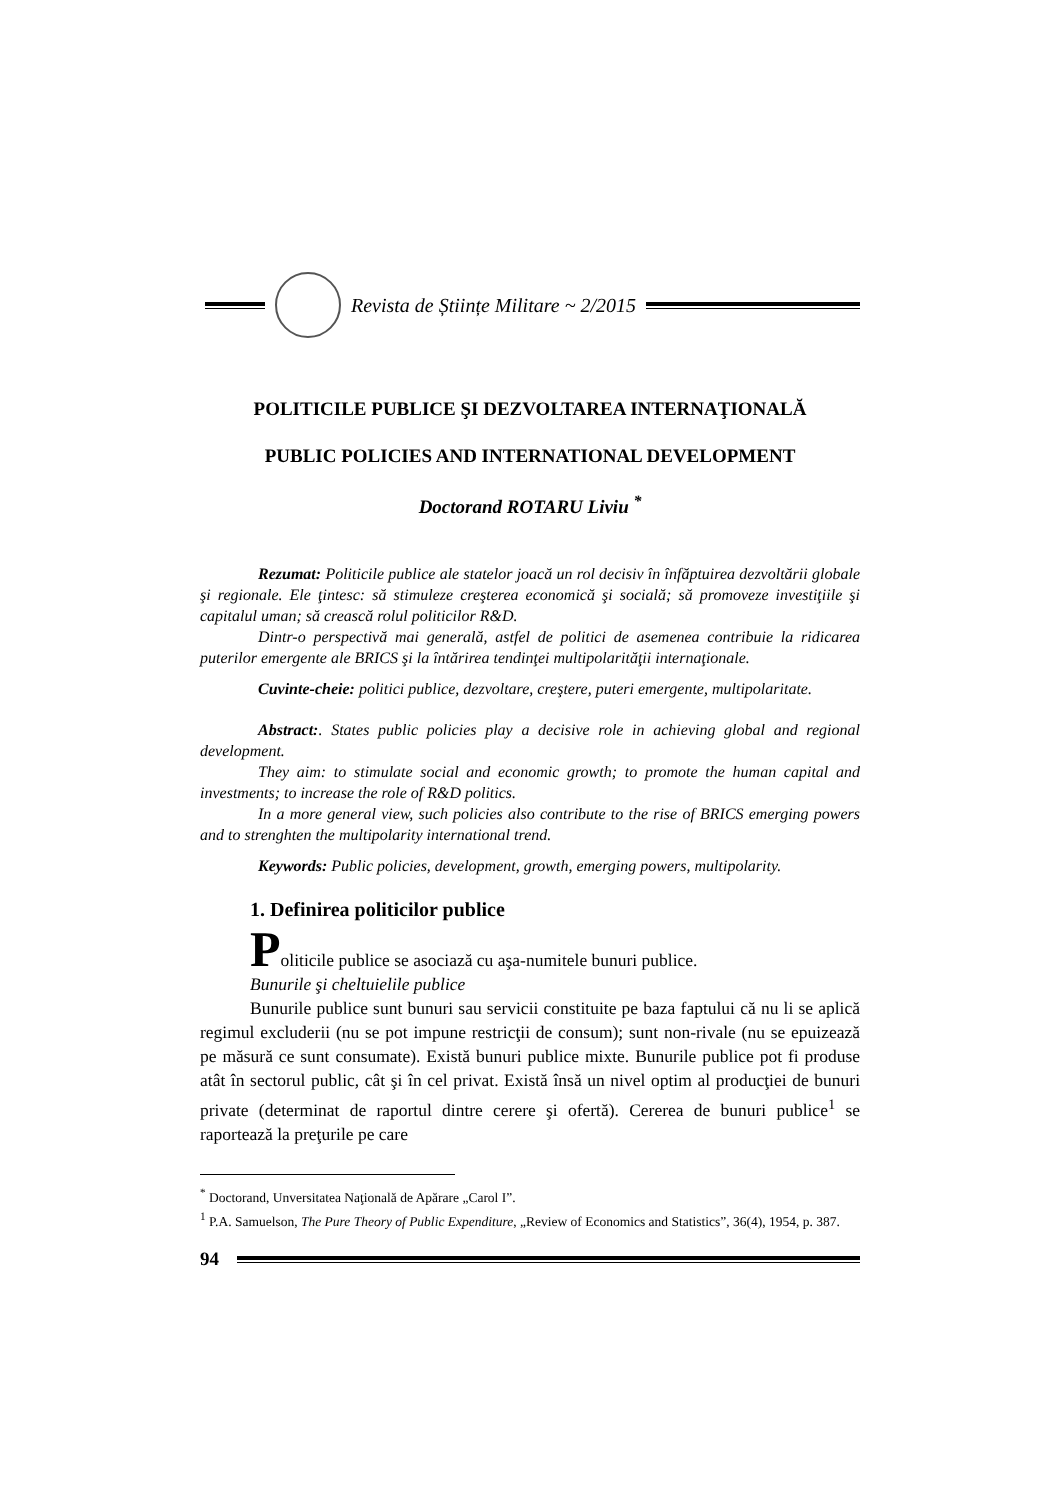Revista de Științe Militare ~ 2/2015
POLITICILE PUBLICE ŞI DEZVOLTAREA INTERNAŢIONALĂ
PUBLIC POLICIES AND INTERNATIONAL DEVELOPMENT
Doctorand ROTARU Liviu <sup>*</sup>
Rezumat: Politicile publice ale statelor joacă un rol decisiv în înfăptuirea dezvoltării globale şi regionale. Ele ţintesc: să stimuleze creşterea economică şi socială; să promoveze investiţiile şi capitalul uman; să crească rolul politicilor R&D.
Dintr-o perspectivă mai generală, astfel de politici de asemenea contribuie la ridicarea puterilor emergente ale BRICS şi la întărirea tendinţei multipolarităţii internaţionale.
Cuvinte-cheie: politici publice, dezvoltare, creştere, puteri emergente, multipolaritate.
Abstract:. States public policies play a decisive role in achieving global and regional development.
They aim: to stimulate social and economic growth; to promote the human capital and investments; to increase the role of R&D politics.
In a more general view, such policies also contribute to the rise of BRICS emerging powers and to strenghten the multipolarity international trend.
Keywords: Public policies, development, growth, emerging powers, multipolarity.
1. Definirea politicilor publice
Politicile publice se asociază cu aşa-numitele bunuri publice.
Bunurile şi cheltuielile publice
Bunurile publice sunt bunuri sau servicii constituite pe baza faptului că nu li se aplică regimul excluderii (nu se pot impune restricţii de consum); sunt non-rivale (nu se epuizează pe măsură ce sunt consumate). Există bunuri publice mixte. Bunurile publice pot fi produse atât în sectorul public, cât şi în cel privat. Există însă un nivel optim al producţiei de bunuri private (determinat de raportul dintre cerere şi ofertă). Cererea de bunuri publice<sup>1</sup> se raportează la preţurile pe care
<sup>*</sup> Doctorand, Unversitatea Naţională de Apărare „Carol I”.
<sup>1</sup> P.A. Samuelson, The Pure Theory of Public Expenditure, „Review of Economics and Statistics”, 36(4), 1954, p. 387.
94